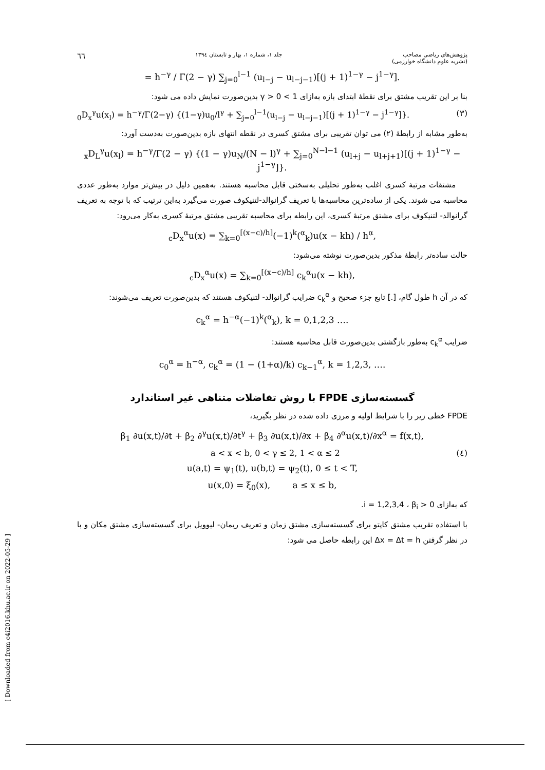پژوهش‌های ریاضی مصاحب
(نشریه علوم دانشگاه خوارزمی)
جلد ۱، شماره ۱، بهار و تابستان ۱۳۹٤
٦٦
= h<sup>−γ</sup> / Γ(2 − γ) ∑<sub>j=0</sub><sup>l−1</sup> (u<sub>l−j</sub> − u<sub>l−j−1</sub>)[(j + 1)<sup>1−γ</sup> − j<sup>1−γ</sup>].
بنا بر این تقریب مشتق برای نقطهٔ ابتدای بازه به‌ازای 1 > γ > 0 بدین‌صورت نمایش داده می شود:
<sub>0</sub>D<sub>x</sub><sup>γ</sup>u(x<sub>l</sub>) = h<sup>−γ</sup>/Γ(2−γ) {(1−γ)u<sub>0</sub>/l<sup>γ</sup> + ∑<sub>j=0</sub><sup>l−1</sup>(u<sub>l−j</sub> − u<sub>l−j−1</sub>)[(j + 1)<sup>1−γ</sup> − j<sup>1−γ</sup>]}. (۳)
به‌طور مشابه از رابطهٔ (۲) می توان تقریبی برای مشتق کسری در نقطه انتهای بازه بدین‌صورت به‌دست آورد:
<sub>x</sub>D<sub>L</sub><sup>γ</sup>u(x<sub>l</sub>) = h<sup>−γ</sup>/Γ(2 − γ) {(1 − γ)u<sub>N</sub>/(N − l)<sup>γ</sup> + ∑<sub>j=0</sub><sup>N−l−1</sup> (u<sub>l+j</sub> − u<sub>l+j+1</sub>)[(j + 1)<sup>1−γ</sup> − j<sup>1−γ</sup>]}.
مشتقات مرتبهٔ کسری اغلب به‌طور تحلیلی به‌سختی قابل محاسبه هستند. به‌همین دلیل در بیش‌تر موارد به‌طور عددی محاسبه می شوند. یکی از ساده‌ترین محاسبه‌ها با تعریف گرانوالد-لتنیکوف صورت می‌گیرد به‌این ترتیب که با توجه به تعریف گرانوالد- لتنیکوف برای مشتق مرتبهٔ کسری، این رابطه برای محاسبه تقریبی مشتق مرتبهٔ کسری به‌کار می‌رود:
<sub>c</sub>D<sub>x</sub><sup>α</sup>u(x) = ∑<sub>k=0</sub><sup>[(x−c)/h]</sup>(−1)<sup>k</sup>(<sup>α</sup><sub>k</sub>)u(x − kh) / h<sup>α</sup>,
حالت ساده‌تر رابطهٔ مذکور بدین‌صورت نوشته می‌شود:
<sub>c</sub>D<sub>x</sub><sup>α</sup>u(x) = ∑<sub>k=0</sub><sup>[(x−c)/h]</sup> c<sub>k</sub><sup>α</sup>u(x − kh),
که در آن h طول گام، [.] تابع جزء صحیح و c<sub>k</sub><sup>α</sup> ضرایب گرانوالد- لتنیکوف هستند که بدین‌صورت تعریف می‌شوند:
c<sub>k</sub><sup>α</sup> = h<sup>−α</sup>(−1)<sup>k</sup>(<sup>α</sup><sub>k</sub>), k = 0,1,2,3 ….
ضرایب c<sub>k</sub><sup>α</sup> به‌طور بازگشتی بدین‌صورت قابل محاسبه هستند:
c<sub>0</sub><sup>α</sup> = h<sup>−α</sup>, c<sub>k</sub><sup>α</sup> = (1 − (1+α)/k) c<sub>k−1</sub><sup>α</sup>, k = 1,2,3, ….
گسسته‌سازی FPDE با روش تفاضلات متناهی غیر استاندارد
FPDE خطی زیر را با شرایط اولیه و مرزی داده شده در نظر بگیرید،
β<sub>1</sub> ∂u(x,t)/∂t + β<sub>2</sub> ∂<sup>γ</sup>u(x,t)/∂t<sup>γ</sup> + β<sub>3</sub> ∂u(x,t)/∂x + β<sub>4</sub> ∂<sup>α</sup>u(x,t)/∂x<sup>α</sup> = f(x,t),
a < x < b, 0 < γ ≤ 2, 1 < α ≤ 2 (٤)
u(a,t) = ψ<sub>1</sub>(t), u(b,t) = ψ<sub>2</sub>(t), 0 ≤ t < T,
u(x,0) = ξ<sub>0</sub>(x), a ≤ x ≤ b,
که به‌ازای i = 1,2,3,4 ، β<sub>i</sub> > 0.
با استفاده تقریب مشتق کاپتو برای گسسته‌سازی مشتق زمان و تعریف ریمان- لیوویل برای گسسته‌سازی مشتق مکان و با در نظر گرفتن Δx = Δt = h این رابطه حاصل می شود:
[ Downloaded from c4i2016.khu.ac.ir on 2022-05-29 ]